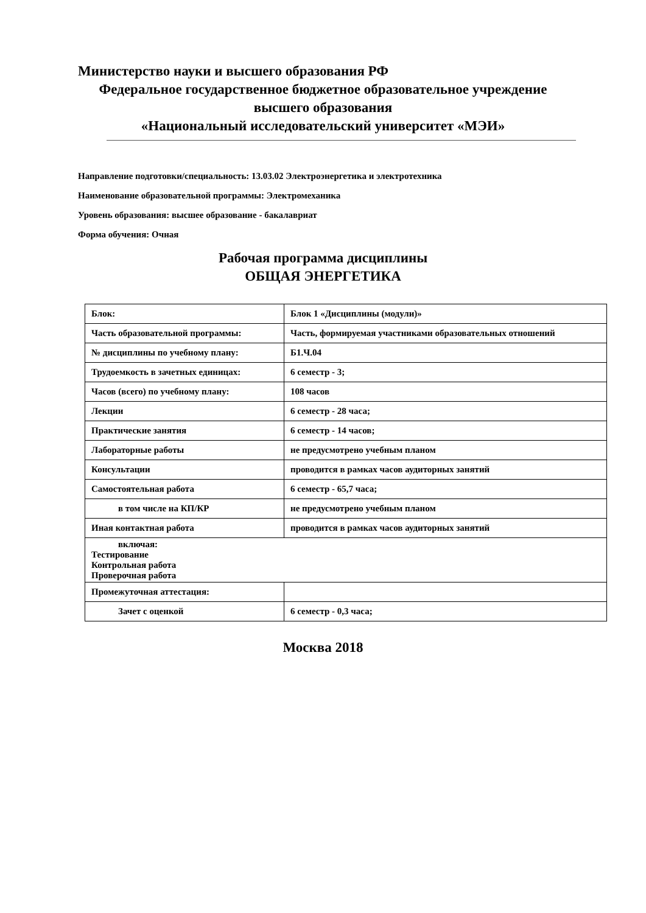Министерство науки и высшего образования РФ
Федеральное государственное бюджетное образовательное учреждение
высшего образования
«Национальный исследовательский университет «МЭИ»
Направление подготовки/специальность: 13.03.02 Электроэнергетика и электротехника
Наименование образовательной программы: Электромеханика
Уровень образования: высшее образование - бакалавриат
Форма обучения: Очная
Рабочая программа дисциплины
ОБЩАЯ ЭНЕРГЕТИКА
| Блок: | Блок 1 «Дисциплины (модули)» |
| Часть образовательной программы: | Часть, формируемая участниками образовательных отношений |
| № дисциплины по учебному плану: | Б1.Ч.04 |
| Трудоемкость в зачетных единицах: | 6 семестр - 3; |
| Часов (всего) по учебному плану: | 108 часов |
| Лекции | 6 семестр - 28 часа; |
| Практические занятия | 6 семестр - 14 часов; |
| Лабораторные работы | не предусмотрено учебным планом |
| Консультации | проводится в рамках часов аудиторных занятий |
| Самостоятельная работа | 6 семестр - 65,7 часа; |
| в том числе на КП/КР | не предусмотрено учебным планом |
| Иная контактная работа | проводится в рамках часов аудиторных занятий |
| включая: Тестирование Контрольная работа Проверочная работа | |
| Промежуточная аттестация: | |
| Зачет с оценкой | 6 семестр - 0,3 часа; |
Москва 2018